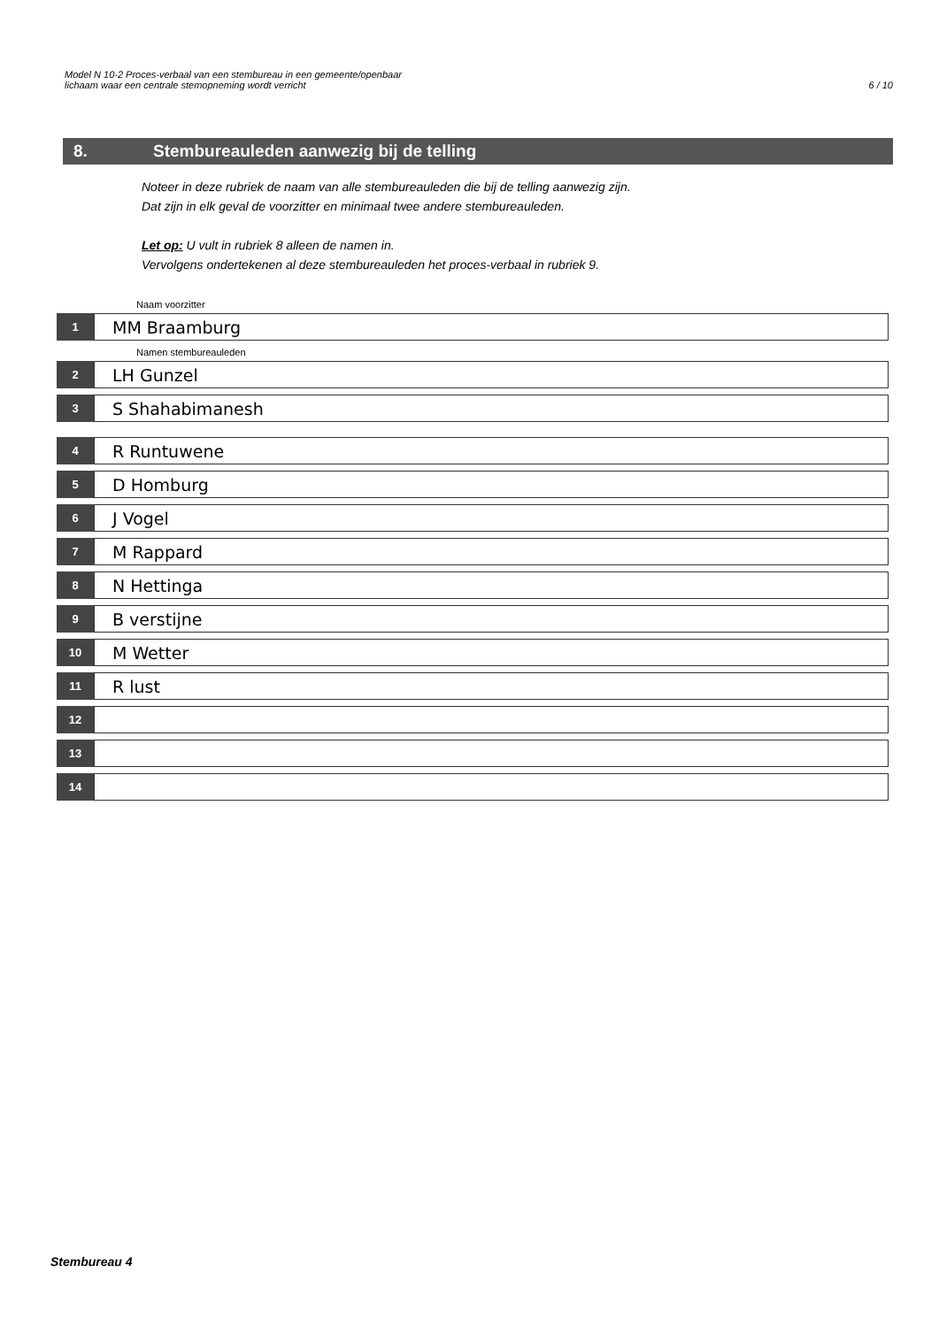Model N 10-2 Proces-verbaal van een stembureau in een gemeente/openbaar
lichaam waar een centrale stemopneming wordt verricht
6 / 10
8. Stembureauleden aanwezig bij de telling
Noteer in deze rubriek de naam van alle stembureauleden die bij de telling aanwezig zijn.
Dat zijn in elk geval de voorzitter en minimaal twee andere stembureauleden.
Let op: U vult in rubriek 8 alleen de namen in.
Vervolgens ondertekenen al deze stembureauleden het proces-verbaal in rubriek 9.
Naam voorzitter
1
MM Braamburg
Namen stembureauleden
2
LH Gunzel
3
S Shahabimanesh
4
R Runtuwene
5
D Homburg
6
J Vogel
7
M Rappard
8
N Hettinga
9
B verstijne
10
M Wetter
11
R lust
12
13
14
Stembureau 4